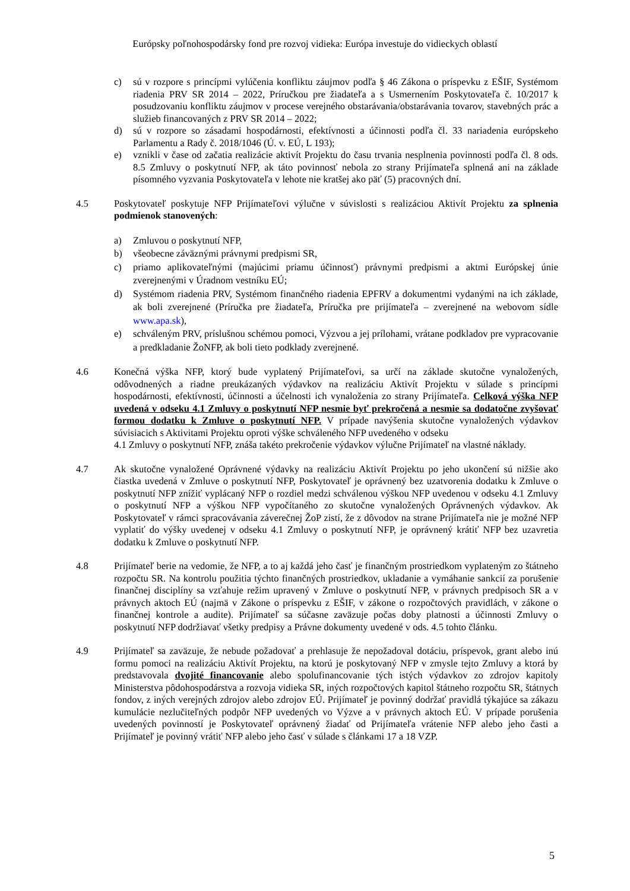Európsky poľnohospodársky fond pre rozvoj vidieka: Európa investuje do vidieckych oblastí
c) sú v rozpore s princípmi vylúčenia konfliktu záujmov podľa § 46 Zákona o príspevku z EŠIF, Systémom riadenia PRV SR 2014 – 2022, Príručkou pre žiadateľa a s Usmernením Poskytovateľa č. 10/2017 k posudzovaniu konfliktu záujmov v procese verejného obstarávania/obstarávania tovarov, stavebných prác a služieb financovaných z PRV SR 2014 – 2022;
d) sú v rozpore so zásadami hospodárnosti, efektívnosti a účinnosti podľa čl. 33 nariadenia európskeho Parlamentu a Rady č. 2018/1046 (Ú. v. EÚ, L 193);
e) vznikli v čase od začatia realizácie aktivít Projektu do času trvania nesplnenia povinnosti podľa čl. 8 ods. 8.5 Zmluvy o poskytnutí NFP, ak táto povinnosť nebola zo strany Prijímateľa splnená ani na základe písomného vyzvania Poskytovateľa v lehote nie kratšej ako päť (5) pracovných dní.
4.5 Poskytovateľ poskytuje NFP Prijímateľovi výlučne v súvislosti s realizáciou Aktivít Projektu za splnenia podmienok stanovených:
a) Zmluvou o poskytnutí NFP,
b) všeobecne záväznými právnymi predpismi SR,
c) priamo aplikovateľnými (majúcimi priamu účinnosť) právnymi predpismi a aktmi Európskej únie zverejnenými v Úradnom vestníku EÚ;
d) Systémom riadenia PRV, Systémom finančného riadenia EPFRV a dokumentmi vydanými na ich základe, ak boli zverejnené (Príručka pre žiadateľa, Príručka pre prijímateľa – zverejnené na webovom sídle www.apa.sk),
e) schváleným PRV, príslušnou schémou pomoci, Výzvou a jej prílohami, vrátane podkladov pre vypracovanie a predkladanie ŽoNFP, ak boli tieto podklady zverejnené.
4.6 Konečná výška NFP, ktorý bude vyplatený Prijímateľovi, sa určí na základe skutočne vynaložených, odôvodnených a riadne preukázaných výdavkov na realizáciu Aktivít Projektu v súlade s princípmi hospodárnosti, efektívnosti, účinnosti a účelnosti ich vynaloženia zo strany Prijímateľa. Celková výška NFP uvedená v odseku 4.1 Zmluvy o poskytnutí NFP nesmie byť prekročená a nesmie sa dodatočne zvyšovať formou dodatku k Zmluve o poskytnutí NFP. V prípade navýšenia skutočne vynaložených výdavkov súvisiacich s Aktivitami Projektu oproti výške schváleného NFP uvedeného v odseku
4.1 Zmluvy o poskytnutí NFP, znáša takéto prekročenie výdavkov výlučne Prijímateľ na vlastné náklady.
4.7 Ak skutočne vynaložené Oprávnené výdavky na realizáciu Aktivít Projektu po jeho ukončení sú nižšie ako čiastka uvedená v Zmluve o poskytnutí NFP, Poskytovateľ je oprávnený bez uzatvorenia dodatku k Zmluve o poskytnutí NFP znížiť vyplácaný NFP o rozdiel medzi schválenou výškou NFP uvedenou v odseku 4.1 Zmluvy o poskytnutí NFP a výškou NFP vypočítaného zo skutočne vynaložených Oprávnených výdavkov. Ak Poskytovateľ v rámci spracovávania záverečnej ŽoP zistí, že z dôvodov na strane Prijímateľa nie je možné NFP vyplatiť do výšky uvedenej v odseku 4.1 Zmluvy o poskytnutí NFP, je oprávnený krátiť NFP bez uzavretia dodatku k Zmluve o poskytnutí NFP.
4.8 Prijímateľ berie na vedomie, že NFP, a to aj každá jeho časť je finančným prostriedkom vyplateným zo štátneho rozpočtu SR. Na kontrolu použitia týchto finančných prostriedkov, ukladanie a vymáhanie sankcií za porušenie finančnej disciplíny sa vzťahuje režim upravený v Zmluve o poskytnutí NFP, v právnych predpisoch SR a v právnych aktoch EÚ (najmä v Zákone o príspevku z EŠIF, v zákone o rozpočtových pravidlách, v zákone o finančnej kontrole a audite). Prijímateľ sa súčasne zaväzuje počas doby platnosti a účinnosti Zmluvy o poskytnutí NFP dodržiavať všetky predpisy a Právne dokumenty uvedené v ods. 4.5 tohto článku.
4.9 Prijímateľ sa zaväzuje, že nebude požadovať a prehlasuje že nepožadoval dotáciu, príspevok, grant alebo inú formu pomoci na realizáciu Aktivít Projektu, na ktorú je poskytovaný NFP v zmysle tejto Zmluvy a ktorá by predstavovala dvojité financovanie alebo spolufinancovanie tých istých výdavkov zo zdrojov kapitoly Ministerstva pôdohospodárstva a rozvoja vidieka SR, iných rozpočtových kapitol štátneho rozpočtu SR, štátnych fondov, z iných verejných zdrojov alebo zdrojov EÚ. Prijímateľ je povinný dodržať pravidlá týkajúce sa zákazu kumulácie nezlučiteľných podpôr NFP uvedených vo Výzve a v právnych aktoch EÚ. V prípade porušenia uvedených povinností je Poskytovateľ oprávnený žiadať od Prijímateľa vrátenie NFP alebo jeho časti a Prijímateľ je povinný vrátiť NFP alebo jeho časť v súlade s článkami 17 a 18 VZP.
5